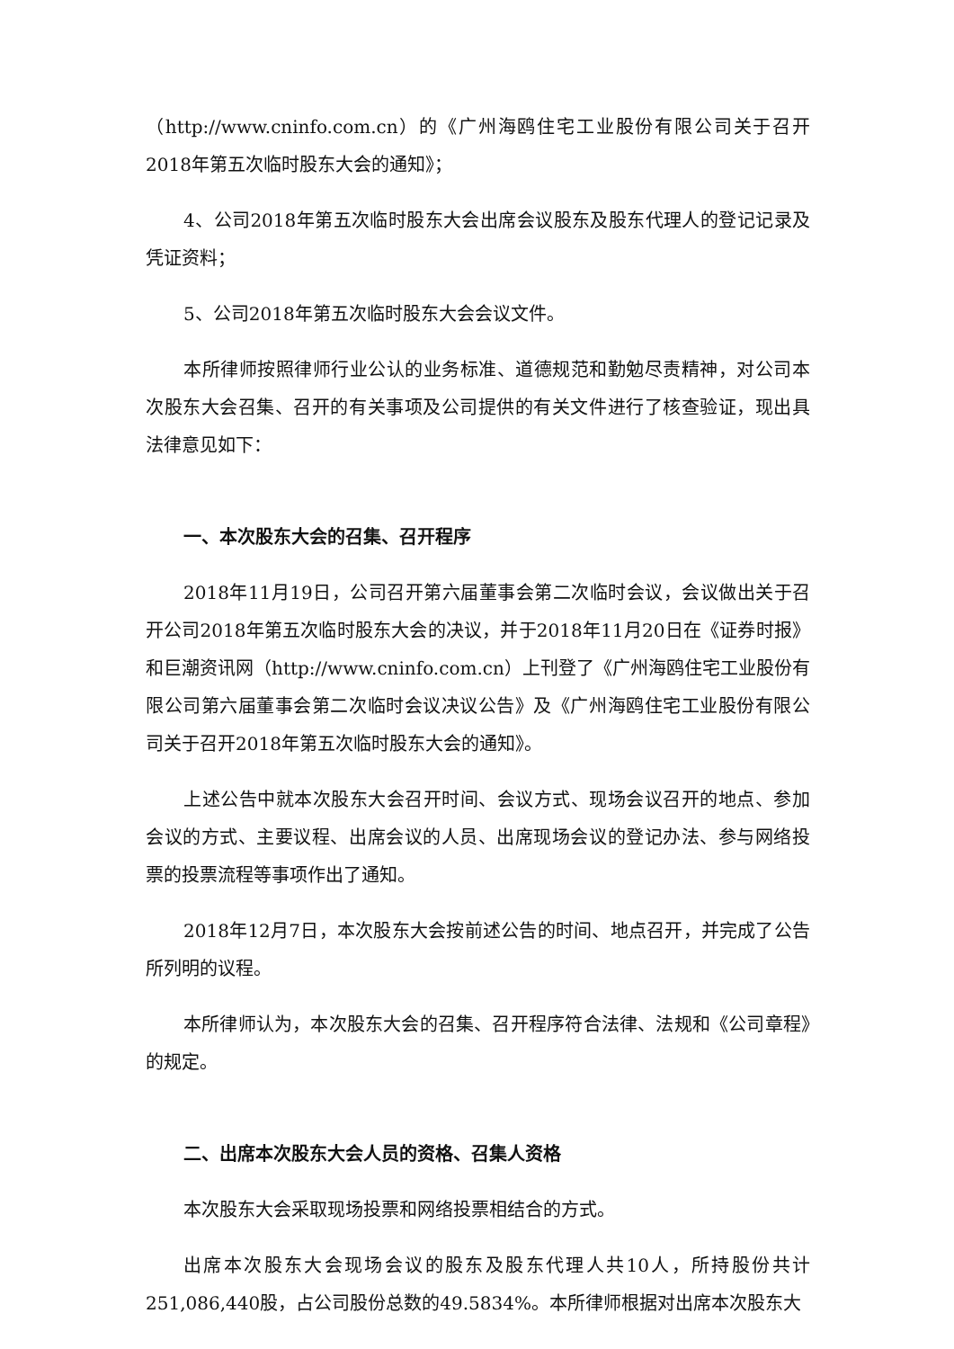（http://www.cninfo.com.cn）的《广州海鸥住宅工业股份有限公司关于召开2018年第五次临时股东大会的通知》；
4、公司2018年第五次临时股东大会出席会议股东及股东代理人的登记记录及凭证资料；
5、公司2018年第五次临时股东大会会议文件。
本所律师按照律师行业公认的业务标准、道德规范和勤勉尽责精神，对公司本次股东大会召集、召开的有关事项及公司提供的有关文件进行了核查验证，现出具法律意见如下：
一、本次股东大会的召集、召开程序
2018年11月19日，公司召开第六届董事会第二次临时会议，会议做出关于召开公司2018年第五次临时股东大会的决议，并于2018年11月20日在《证券时报》和巨潮资讯网（http://www.cninfo.com.cn）上刊登了《广州海鸥住宅工业股份有限公司第六届董事会第二次临时会议决议公告》及《广州海鸥住宅工业股份有限公司关于召开2018年第五次临时股东大会的通知》。
上述公告中就本次股东大会召开时间、会议方式、现场会议召开的地点、参加会议的方式、主要议程、出席会议的人员、出席现场会议的登记办法、参与网络投票的投票流程等事项作出了通知。
2018年12月7日，本次股东大会按前述公告的时间、地点召开，并完成了公告所列明的议程。
本所律师认为，本次股东大会的召集、召开程序符合法律、法规和《公司章程》的规定。
二、出席本次股东大会人员的资格、召集人资格
本次股东大会采取现场投票和网络投票相结合的方式。
出席本次股东大会现场会议的股东及股东代理人共10人，所持股份共计251,086,440股，占公司股份总数的49.5834%。本所律师根据对出席本次股东大